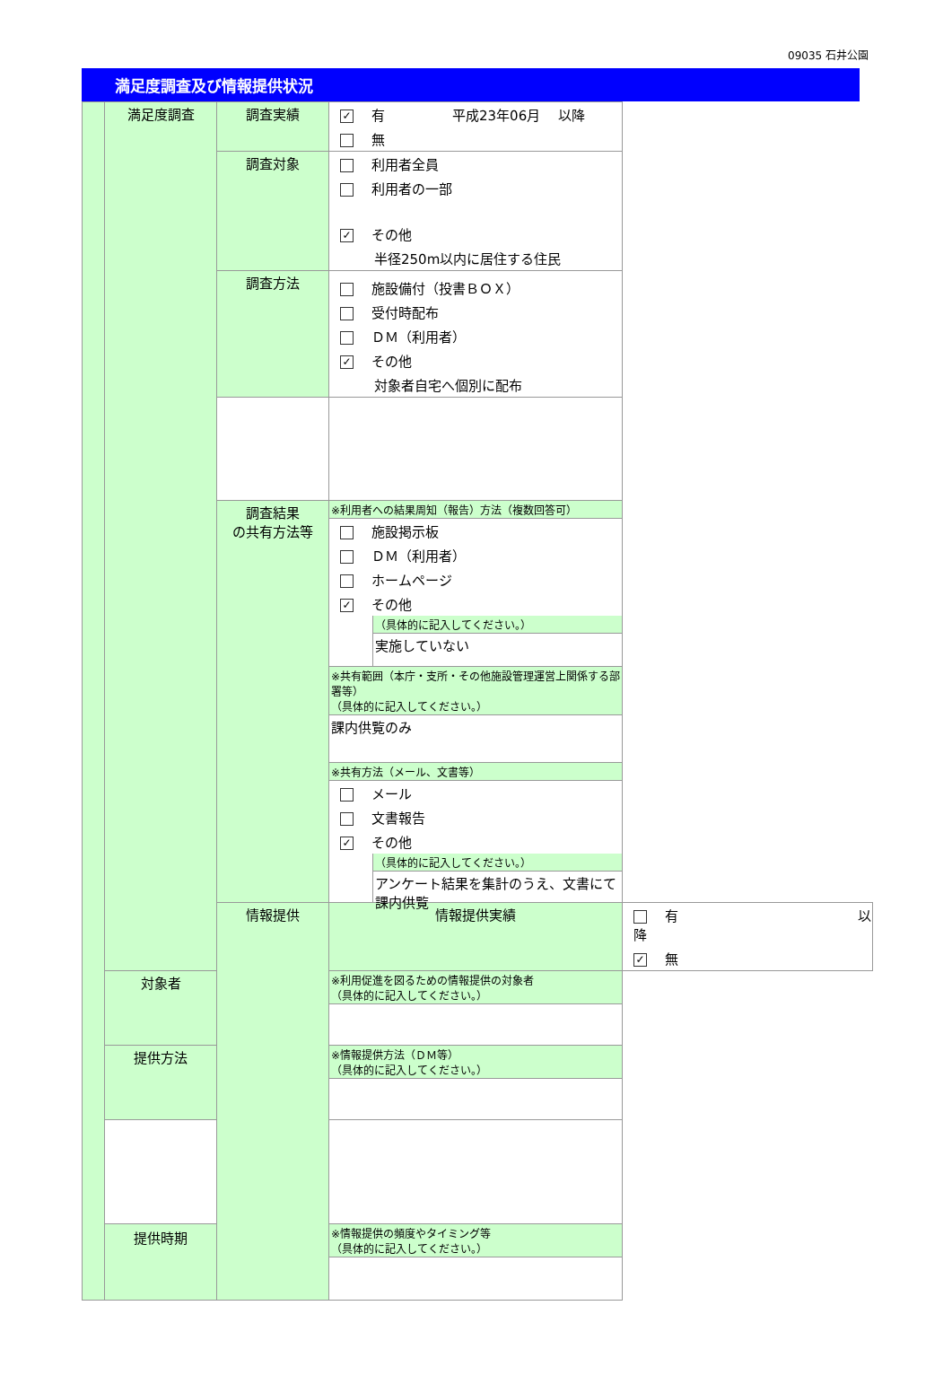09035 石井公園
満足度調査及び情報提供状況
| | 満足度調査 | 調査実績 | ✓ 有 平成23年06月 以降 無 | |
| | | 調査対象 | 利用者全員 利用者の一部 ✓ その他 半径250m以内に居住する住民 | |
| | | 調査方法 | 施設備付（投書ＢＯＸ） 受付時配布 ＤＭ（利用者） ✓ その他 対象者自宅へ個別に配布 | |
| | | 調査結果 の共有方法等 | ※利用者への結果周知（報告）方法（複数回答可） 施設掲示板 ＤＭ（利用者） ホームページ ✓ その他 （具体的に記入してください。） 実施していない ※共有範囲（本庁・支所・その他施設管理運営上関係する部署等） （具体的に記入してください。） 課内供覧のみ ※共有方法（メール、文書等） メール 文書報告 ✓ その他 （具体的に記入してください。） アンケート結果を集計のうえ、文書にて課内供覧 | |
| | | 情報提供 | 情報提供実績 | 有 以降 ✓ 無 |
| | 対象者 | | ※利用促進を図るための情報提供の対象者 （具体的に記入してください。） | |
| | 提供方法 | | ※情報提供方法（ＤＭ等） （具体的に記入してください。） | |
| | 提供時期 | | ※情報提供の頻度やタイミング等 （具体的に記入してください。） | |